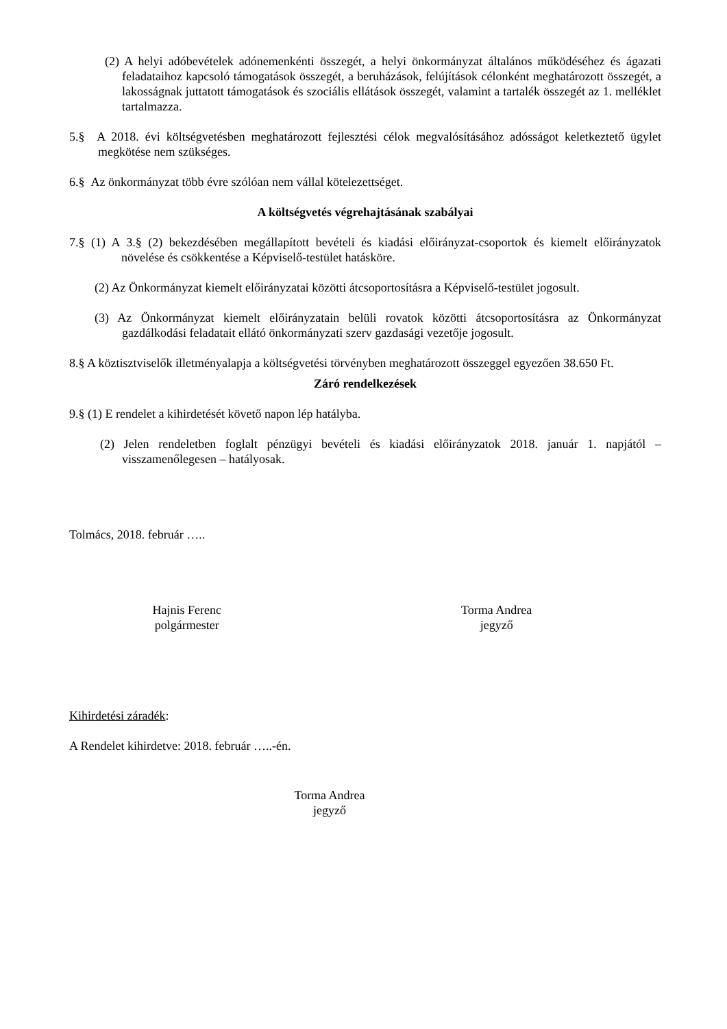(2) A helyi adóbevételek adónemenkénti összegét, a helyi önkormányzat általános működéséhez és ágazati feladataihoz kapcsoló támogatások összegét, a beruházások, felújítások célonként meghatározott összegét, a lakosságnak juttatott támogatások és szociális ellátások összegét, valamint a tartalék összegét az 1. melléklet tartalmazza.
5.§ A 2018. évi költségvetésben meghatározott fejlesztési célok megvalósításához adósságot keletkeztető ügylet megkötése nem szükséges.
6.§ Az önkormányzat több évre szólóan nem vállal kötelezettséget.
A költségvetés végrehajtásának szabályai
7.§ (1) A 3.§ (2) bekezdésében megállapított bevételi és kiadási előirányzat-csoportok és kiemelt előirányzatok növelése és csökkentése a Képviselő-testület hatásköre.
(2) Az Önkormányzat kiemelt előirányzatai közötti átcsoportosításra a Képviselő-testület jogosult.
(3) Az Önkormányzat kiemelt előirányzatain belüli rovatok közötti átcsoportosításra az Önkormányzat gazdálkodási feladatait ellátó önkormányzati szerv gazdasági vezetője jogosult.
8.§ A köztisztviselők illetményalapja a költségvetési törvényben meghatározott összeggel egyezően 38.650 Ft.
Záró rendelkezések
9.§ (1) E rendelet a kihirdetését követő napon lép hatályba.
(2) Jelen rendeletben foglalt pénzügyi bevételi és kiadási előirányzatok 2018. január 1. napjától – visszamenőlegesen – hatályosak.
Tolmács, 2018. február …..
Hajnis Ferenc
polgármester
Torma Andrea
jegyző
Kihirdetési záradék:
A Rendelet kihirdetve: 2018. február …..-én.
Torma Andrea
jegyző